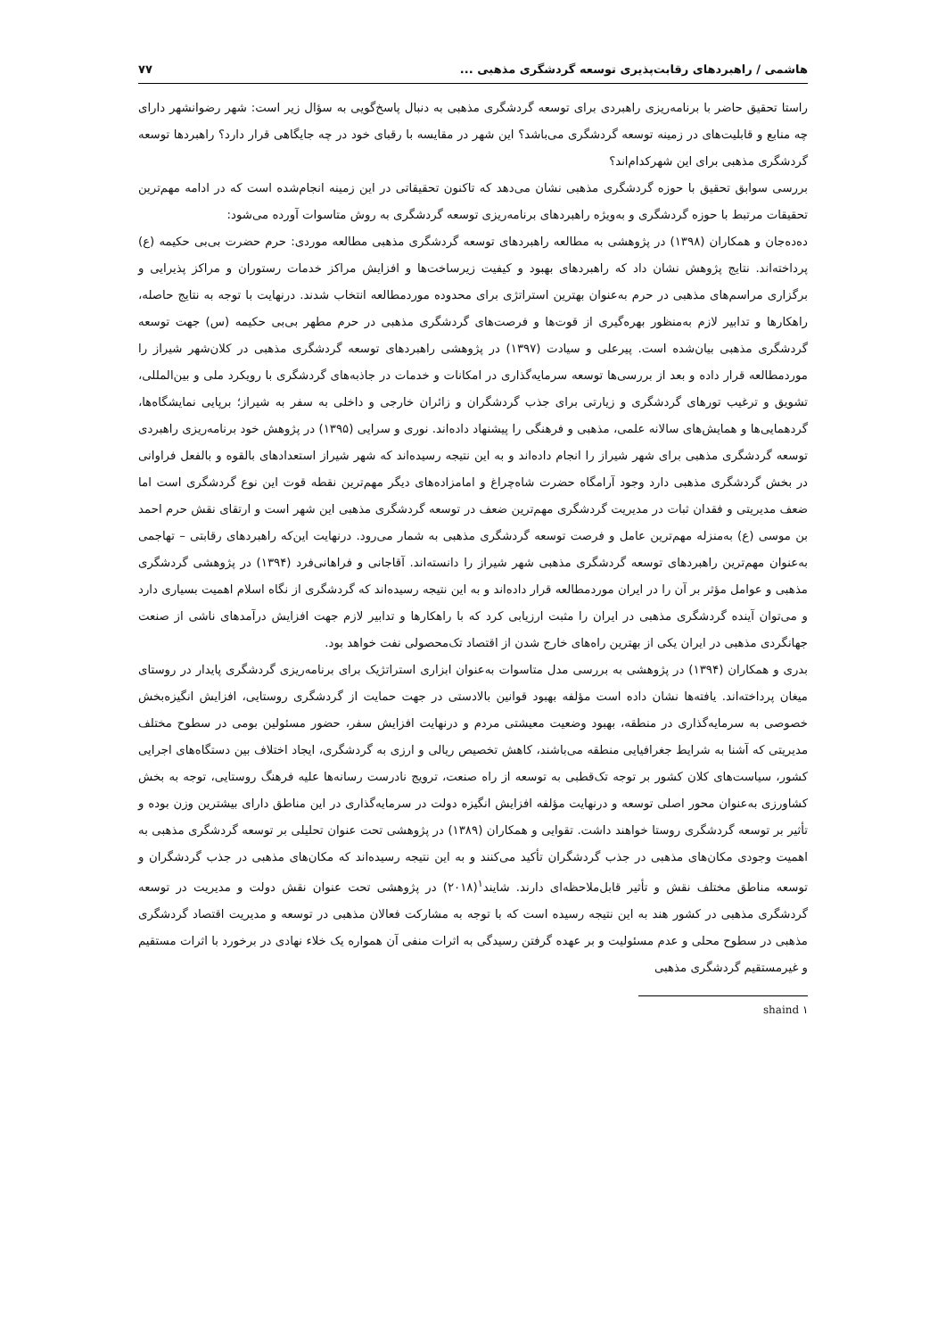هاشمی / راهبردهای رقابت‌پذیری توسعه گردشگری مذهبی ... ۷۷
راستا تحقیق حاضر با برنامه‌ریزی راهبردی برای توسعه گردشگری مذهبی به دنبال پاسخ‌گویی به سؤال زیر است: شهر رضوانشهر دارای چه منابع و قابلیت‌های در زمینه توسعه گردشگری می‌باشد؟ این شهر در مقایسه با رقبای خود در چه جایگاهی قرار دارد؟ راهبردها توسعه گردشگری مذهبی برای این شهرکدام‌اند؟
بررسی سوابق تحقیق با حوزه گردشگری مذهبی نشان می‌دهد که تاکنون تحقیقاتی در این زمینه انجام‌شده است که در ادامه مهم‌ترین تحقیقات مرتبط با حوزه گردشگری و به‌ویژه راهبردهای برنامه‌ریزی توسعه گردشگری به روش متاسوات آورده می‌شود:
ده‌ده‌جان و همکاران (۱۳۹۸) در پژوهشی به مطالعه راهبردهای توسعه گردشگری مذهبی مطالعه موردی: حرم حضرت بی‌بی حکیمه (ع) پرداخته‌اند. نتایج پژوهش نشان داد که راهبردهای بهبود و کیفیت زیرساخت‌ها و افزایش مراکز خدمات رستوران و مراکز پذیرایی و برگزاری مراسم‌های مذهبی در حرم به‌عنوان بهترین استراتژی برای محدوده موردمطالعه انتخاب شدند. درنهایت با توجه به نتایج حاصله، راهکارها و تدابیر لازم به‌منظور بهره‌گیری از قوت‌ها و فرصت‌های گردشگری مذهبی در حرم مطهر بی‌بی حکیمه (س) جهت توسعه گردشگری مذهبی بیان‌شده است. پیرعلی و سیادت (۱۳۹۷) در پژوهشی راهبردهای توسعه گردشگری مذهبی در کلان‌شهر شیراز را موردمطالعه قرار داده و بعد از بررسی‌ها توسعه سرمایه‌گذاری در امکانات و خدمات در جاذبه‌های گردشگری با رویکرد ملی و بین‌المللی، تشویق و ترغیب تورهای گردشگری و زیارتی برای جذب گردشگران و زائران خارجی و داخلی به سفر به شیراز؛ برپایی نمایشگاه‌ها، گردهمایی‌ها و همایش‌های سالانه علمی، مذهبی و فرهنگی را پیشنهاد داده‌اند. نوری و سرایی (۱۳۹۵) در پژوهش خود برنامه‌ریزی راهبردی توسعه گردشگری مذهبی برای شهر شیراز را انجام داده‌اند و به این نتیجه رسیده‌اند که شهر شیراز استعدادهای بالقوه و بالفعل فراوانی در بخش گردشگری مذهبی دارد وجود آرامگاه حضرت شاه‌چراغ و امامزاده‌های دیگر مهم‌ترین نقطه قوت این نوع گردشگری است اما ضعف مدیریتی و فقدان ثبات در مدیریت گردشگری مهم‌ترین ضعف در توسعه گردشگری مذهبی این شهر است و ارتقای نقش حرم احمد بن موسی (ع) به‌منزله مهم‌ترین عامل و فرصت توسعه گردشگری مذهبی به شمار می‌رود. درنهایت این‌که راهبردهای رقابتی – تهاجمی به‌عنوان مهم‌ترین راهبردهای توسعه گردشگری مذهبی شهر شیراز را دانسته‌اند. آقاجانی و فراهانی‌فرد (۱۳۹۴) در پژوهشی گردشگری مذهبی و عوامل مؤثر بر آن را در ایران موردمطالعه قرار داده‌اند و به این نتیجه رسیده‌اند که گردشگری از نگاه اسلام اهمیت بسیاری دارد و می‌توان آینده گردشگری مذهبی در ایران را مثبت ارزیابی کرد که با راهکارها و تدابیر لازم جهت افزایش درآمدهای ناشی از صنعت جهانگردی مذهبی در ایران یکی از بهترین راه‌های خارج شدن از اقتصاد تک‌محصولی نفت خواهد بود.
بدری و همکاران (۱۳۹۴) در پژوهشی به بررسی مدل متاسوات به‌عنوان ابزاری استراتژیک برای برنامه‌ریزی گردشگری پایدار در روستای میغان پرداخته‌اند. یافته‌ها نشان داده است مؤلفه بهبود قوانین بالادستی در جهت حمایت از گردشگری روستایی، افزایش انگیزه‌بخش خصوصی به سرمایه‌گذاری در منطقه، بهبود وضعیت معیشتی مردم و درنهایت افزایش سفر، حضور مسئولین بومی در سطوح مختلف مدیریتی که آشنا به شرایط جغرافیایی منطقه می‌باشند، کاهش تخصیص ریالی و ارزی به گردشگری، ایجاد اختلاف بین دستگاه‌های اجرایی کشور، سیاست‌های کلان کشور بر توجه تک‌قطبی به توسعه از راه صنعت، ترویج نادرست رسانه‌ها علیه فرهنگ روستایی، توجه به بخش کشاورزی به‌عنوان محور اصلی توسعه و درنهایت مؤلفه افزایش انگیزه دولت در سرمایه‌گذاری در این مناطق دارای بیشترین وزن بوده و تأثیر بر توسعه گردشگری روستا خواهند داشت. تقوایی و همکاران (۱۳۸۹) در پژوهشی تحت عنوان تحلیلی بر توسعه گردشگری مذهبی به اهمیت وجودی مکان‌های مذهبی در جذب گردشگران تأکید می‌کنند و به این نتیجه رسیده‌اند که مکان‌های مذهبی در جذب گردشگران و توسعه مناطق مختلف نقش و تأثیر قابل‌ملاحظه‌ای دارند. شایند<sup>۱</sup>(۲۰۱۸) در پژوهشی تحت عنوان نقش دولت و مدیریت در توسعه گردشگری مذهبی در کشور هند به این نتیجه رسیده است که با توجه به مشارکت فعالان مذهبی در توسعه و مدیریت اقتصاد گردشگری مذهبی در سطوح محلی و عدم مسئولیت و بر عهده گرفتن رسیدگی به اثرات منفی آن همواره یک خلاء نهادی در برخورد با اثرات مستقیم و غیرمستقیم گردشگری مذهبی
۱ shaind